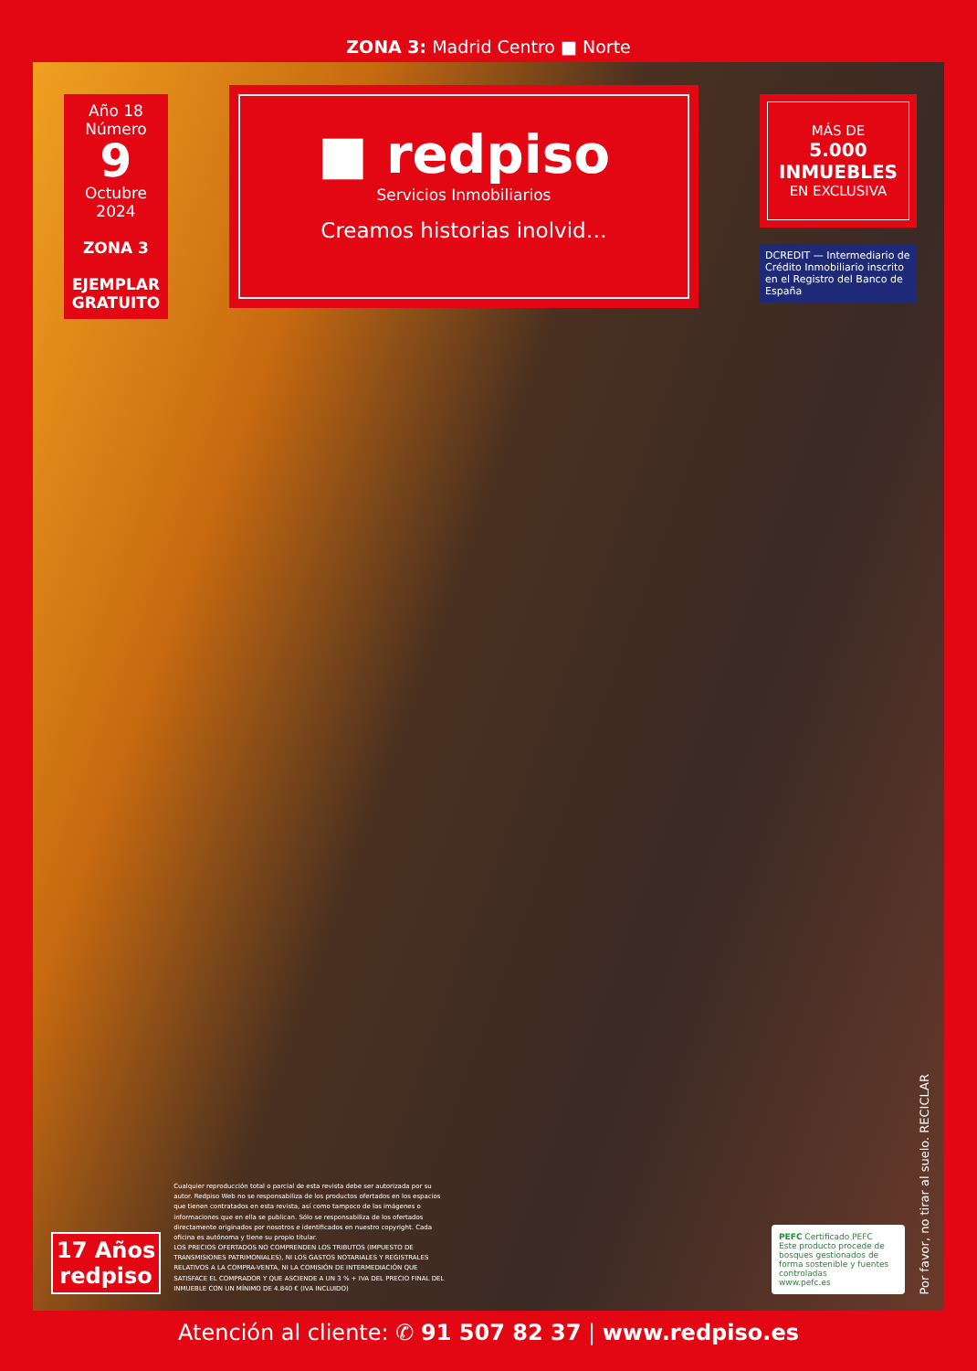ZONA 3: Madrid Centro ■ Norte
Año 18
Número
9
Octubre 2024
ZONA 3
EJEMPLAR
GRATUITO
■ redpiso
Servicios Inmobiliarios
Creamos historias inolvid…
MÁS DE
5.000
INMUEBLES
EN EXCLUSIVA
DCREDIT — Intermediario de Crédito Inmobiliario inscrito en el Registro del Banco de España
17 Años
redpiso
Cualquier reproducción total o parcial de esta revista debe ser autorizada por su autor. Redpiso Web no se responsabiliza de los productos ofertados en los espacios que tienen contratados en esta revista, así como tampoco de las imágenes o informaciones que en ella se publican. Sólo se responsabiliza de los ofertados directamente originados por nosotros e identificados en nuestro copyright. Cada oficina es autónoma y tiene su propio titular.
LOS PRECIOS OFERTADOS NO COMPRENDEN LOS TRIBUTOS (IMPUESTO DE TRANSMISIONES PATRIMONIALES), NI LOS GASTOS NOTARIALES Y REGISTRALES RELATIVOS A LA COMPRA-VENTA, NI LA COMISIÓN DE INTERMEDIACIÓN QUE SATISFACE EL COMPRADOR Y QUE ASCIENDE A UN 3 % + IVA DEL PRECIO FINAL DEL INMUEBLE CON UN MÍNIMO DE 4.840 € (IVA INCLUIDO)
PEFC Certificado PEFC
Este producto procede de bosques gestionados de forma sostenible y fuentes controladas
www.pefc.es
Por favor, no tirar al suelo. RECICLAR
Atención al cliente: ✆ 91 507 82 37 | www.redpiso.es